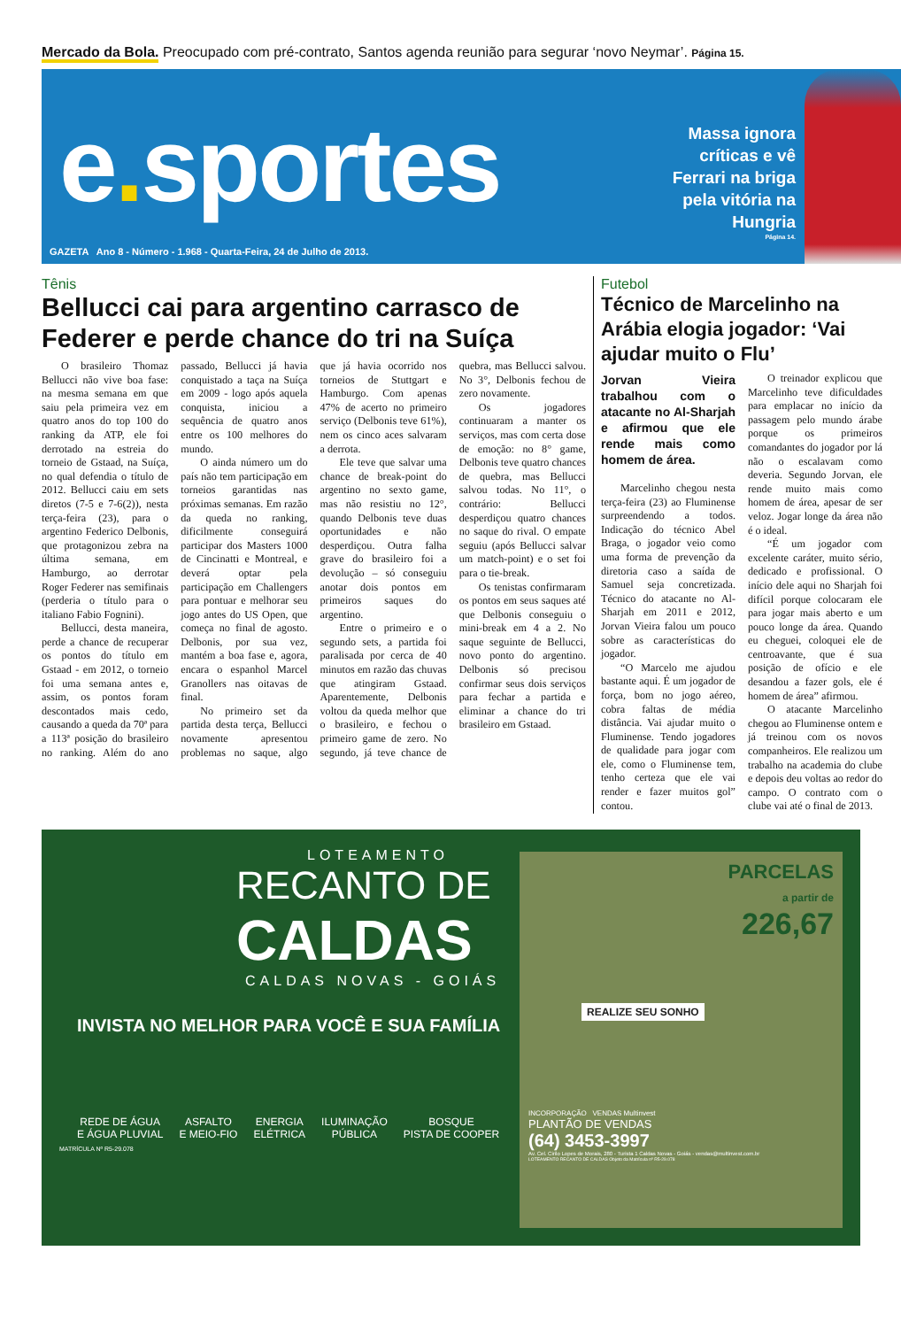Mercado da Bola. Preocupado com pré-contrato, Santos agenda reunião para segurar ‘novo Neymar’. Página 15.
e. sportes
Massa ignora críticas e vê Ferrari na briga pela vitória na Hungria
Página 14.
GAZETA Ano 8 - Número - 1.968 - Quarta-Feira, 24 de Julho de 2013.
Tênis
Bellucci cai para argentino carrasco de Federer e perde chance do tri na Suíça
O brasileiro Thomaz Bellucci não vive boa fase: na mesma semana em que saiu pela primeira vez em quatro anos do top 100 do ranking da ATP, ele foi derrotado na estreia do torneio de Gstaad, na Suíça, no qual defendia o título de 2012. Bellucci caiu em sets diretos (7-5 e 7-6(2)), nesta terça-feira (23), para o argentino Federico Delbonis, que protagonizou zebra na última semana, em Hamburgo, ao derrotar Roger Federer nas semifinais (perderia o título para o italiano Fabio Fognini).
Bellucci, desta maneira, perde a chance de recuperar os pontos do título em Gstaad - em 2012, o torneio foi uma semana antes e, assim, os pontos foram descontados mais cedo, causando a queda da 70ª para a 113ª posição do brasileiro no ranking. Além do ano passado, Bellucci já havia conquistado a taça na Suíça em 2009 - logo após aquela conquista, iniciou a sequência de quatro anos entre os 100 melhores do mundo.
O ainda número um do país não tem participação em torneios garantidas nas próximas semanas. Em razão da queda no ranking, dificilmente conseguirá participar dos Masters 1000 de Cincinatti e Montreal, e deverá optar pela participação em Challengers para pontuar e melhorar seu jogo antes do US Open, que começa no final de agosto. Delbonis, por sua vez, mantém a boa fase e, agora, encara o espanhol Marcel Granollers nas oitavas de final.
No primeiro set da partida desta terça, Bellucci novamente apresentou problemas no saque, algo que já havia ocorrido nos torneios de Stuttgart e Hamburgo. Com apenas 47% de acerto no primeiro serviço (Delbonis teve 61%), nem os cinco aces salvaram a derrota.
Ele teve que salvar uma chance de break-point do argentino no sexto game, mas não resistiu no 12°, quando Delbonis teve duas oportunidades e não desperdiçou. Outra falha grave do brasileiro foi a devolução – só conseguiu anotar dois pontos em primeiros saques do argentino.
Entre o primeiro e o segundo sets, a partida foi paralisada por cerca de 40 minutos em razão das chuvas que atingiram Gstaad. Aparentemente, Delbonis voltou da queda melhor que o brasileiro, e fechou o primeiro game de zero. No segundo, já teve chance de quebra, mas Bellucci salvou. No 3°, Delbonis fechou de zero novamente.
Os jogadores continuaram a manter os serviços, mas com certa dose de emoção: no 8° game, Delbonis teve quatro chances de quebra, mas Bellucci salvou todas. No 11°, o contrário: Bellucci desperdiçou quatro chances no saque do rival. O empate seguiu (após Bellucci salvar um match-point) e o set foi para o tie-break.
Os tenistas confirmaram os pontos em seus saques até que Delbonis conseguiu o mini-break em 4 a 2. No saque seguinte de Bellucci, novo ponto do argentino. Delbonis só precisou confirmar seus dois serviços para fechar a partida e eliminar a chance do tri brasileiro em Gstaad.
Futebol
Técnico de Marcelinho na Arábia elogia jogador: ‘Vai ajudar muito o Flu’
Jorvan Vieira trabalhou com o atacante no Al-Sharjah e afirmou que ele rende mais como homem de área.
Marcelinho chegou nesta terça-feira (23) ao Fluminense surpreendendo a todos. Indicação do técnico Abel Braga, o jogador veio como uma forma de prevenção da diretoria caso a saída de Samuel seja concretizada. Técnico do atacante no Al-Sharjah em 2011 e 2012, Jorvan Vieira falou um pouco sobre as características do jogador.
“O Marcelo me ajudou bastante aqui. É um jogador de força, bom no jogo aéreo, cobra faltas de média distância. Vai ajudar muito o Fluminense. Tendo jogadores de qualidade para jogar com ele, como o Fluminense tem, tenho certeza que ele vai render e fazer muitos gol” contou.
O treinador explicou que Marcelinho teve dificuldades para emplacar no início da passagem pelo mundo árabe porque os primeiros comandantes do jogador por lá não o escalavam como deveria. Segundo Jorvan, ele rende muito mais como homem de área, apesar de ser veloz. Jogar longe da área não é o ideal.
“É um jogador com excelente caráter, muito sério, dedicado e profissional. O início dele aqui no Sharjah foi difícil porque colocaram ele para jogar mais aberto e um pouco longe da área. Quando eu cheguei, coloquei ele de centroavante, que é sua posição de ofício e ele desandou a fazer gols, ele é homem de área” afirmou.
O atacante Marcelinho chegou ao Fluminense ontem e já treinou com os novos companheiros. Ele realizou um trabalho na academia do clube e depois deu voltas ao redor do campo. O contrato com o clube vai até o final de 2013.
LOTEAMENTO
RECANTO DE
CALDAS
CALDAS NOVAS - GOIÁS
INVISTA NO MELHOR PARA VOCÊ E SUA FAMÍLIA
REDE DE ÁGUA
E ÁGUA PLUVIAL
ASFALTO
E MEIO-FIO
ENERGIA
ELÉTRICA
ILUMINAÇÃO
PÚBLICA
BOSQUE
PISTA DE COOPER
MATRÍCULA Nº R5-29.078
PARCELAS
a partir de
226,67
REALIZE SEU SONHO
INCORPORAÇÃO VENDAS Multinvest
PLANTÃO DE VENDAS
(64) 3453-3997
Av. Cel. Cirilo Lopes de Morais, 280 - Turista 1 Caldas Novas - Goiás - vendas@multinvest.com.br
LOTEAMENTO RECANTO DE CALDAS Objeto da Matrícula nº R5-29.078